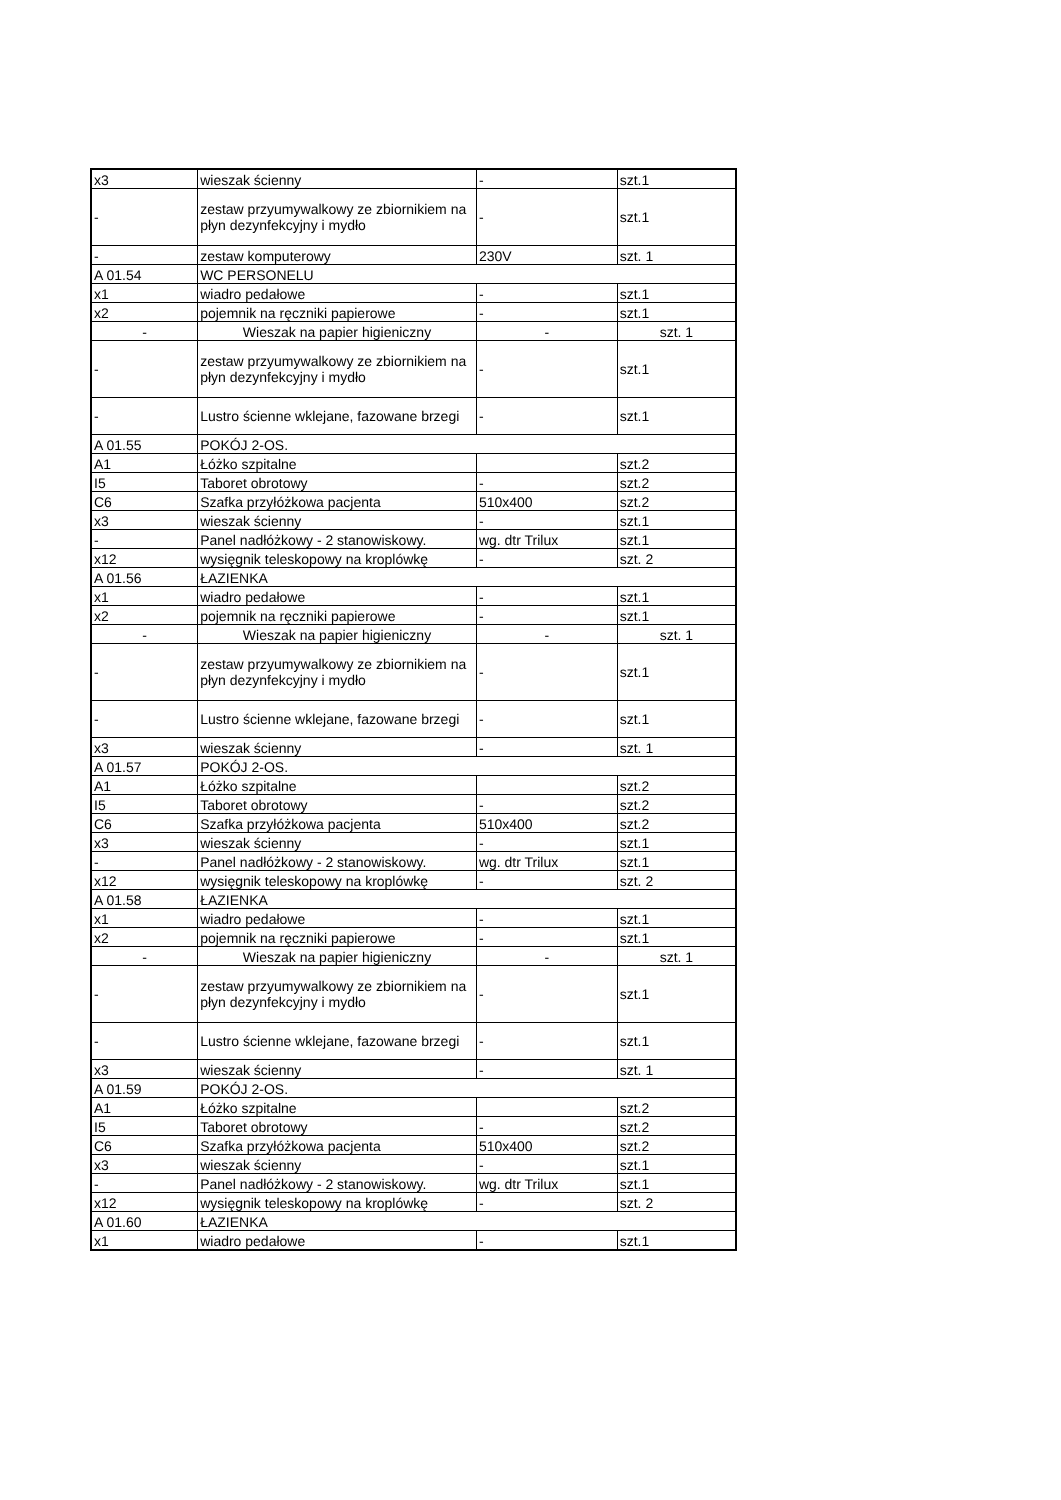| x3 | wieszak ścienny | - | szt.1 |
| - | zestaw przyumywalkowy ze zbiornikiem na płyn dezynfekcyjny i mydło | - | szt.1 |
| - | zestaw komputerowy | 230V | szt. 1 |
| A 01.54 | WC PERSONELU | | |
| x1 | wiadro pedałowe | - | szt.1 |
| x2 | pojemnik na ręczniki papierowe | - | szt.1 |
| - | Wieszak na papier higieniczny | - | szt. 1 |
| - | zestaw przyumywalkowy ze zbiornikiem na płyn dezynfekcyjny i mydło | - | szt.1 |
| - | Lustro ścienne wklejane, fazowane brzegi | - | szt.1 |
| A 01.55 | POKÓJ 2-OS. | | |
| A1 | Łóżko szpitalne | | szt.2 |
| I5 | Taboret obrotowy | - | szt.2 |
| C6 | Szafka przyłóżkowa pacjenta | 510x400 | szt.2 |
| x3 | wieszak ścienny | - | szt.1 |
| - | Panel nadłóżkowy - 2 stanowiskowy. | wg. dtr Trilux | szt.1 |
| x12 | wysięgnik teleskopowy na kroplówkę | - | szt. 2 |
| A 01.56 | ŁAZIENKA | | |
| x1 | wiadro pedałowe | - | szt.1 |
| x2 | pojemnik na ręczniki papierowe | - | szt.1 |
| - | Wieszak na papier higieniczny | - | szt. 1 |
| - | zestaw przyumywalkowy ze zbiornikiem na płyn dezynfekcyjny i mydło | - | szt.1 |
| - | Lustro ścienne wklejane, fazowane brzegi | - | szt.1 |
| x3 | wieszak ścienny | - | szt. 1 |
| A 01.57 | POKÓJ 2-OS. | | |
| A1 | Łóżko szpitalne | | szt.2 |
| I5 | Taboret obrotowy | - | szt.2 |
| C6 | Szafka przyłóżkowa pacjenta | 510x400 | szt.2 |
| x3 | wieszak ścienny | - | szt.1 |
| - | Panel nadłóżkowy - 2 stanowiskowy. | wg. dtr Trilux | szt.1 |
| x12 | wysięgnik teleskopowy na kroplówkę | - | szt. 2 |
| A 01.58 | ŁAZIENKA | | |
| x1 | wiadro pedałowe | - | szt.1 |
| x2 | pojemnik na ręczniki papierowe | - | szt.1 |
| - | Wieszak na papier higieniczny | - | szt. 1 |
| - | zestaw przyumywalkowy ze zbiornikiem na płyn dezynfekcyjny i mydło | - | szt.1 |
| - | Lustro ścienne wklejane, fazowane brzegi | - | szt.1 |
| x3 | wieszak ścienny | - | szt. 1 |
| A 01.59 | POKÓJ 2-OS. | | |
| A1 | Łóżko szpitalne | | szt.2 |
| I5 | Taboret obrotowy | - | szt.2 |
| C6 | Szafka przyłóżkowa pacjenta | 510x400 | szt.2 |
| x3 | wieszak ścienny | - | szt.1 |
| - | Panel nadłóżkowy - 2 stanowiskowy. | wg. dtr Trilux | szt.1 |
| x12 | wysięgnik teleskopowy na kroplówkę | - | szt. 2 |
| A 01.60 | ŁAZIENKA | | |
| x1 | wiadro pedałowe | - | szt.1 |